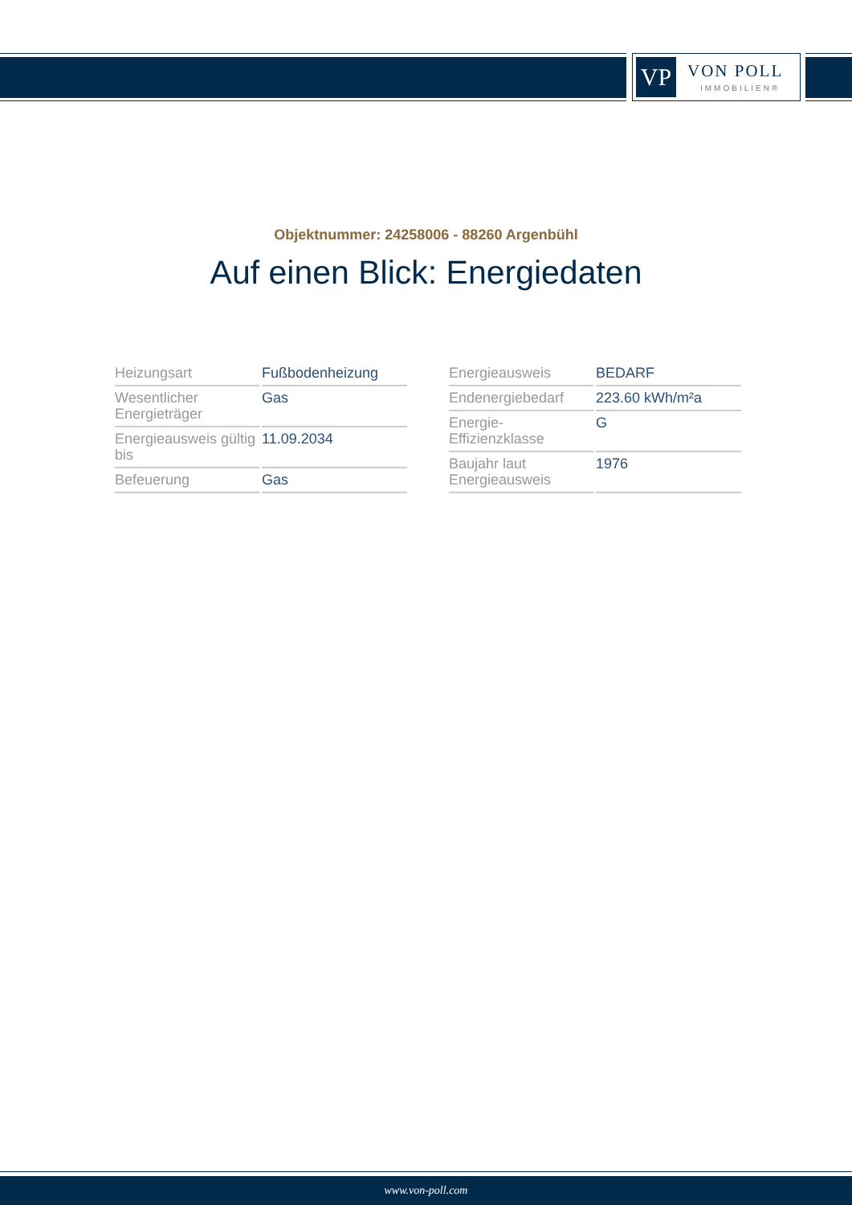VP
VON POLL
IMMOBILIEN®
Objektnummer: 24258006 - 88260 Argenbühl
Auf einen Blick: Energiedaten
| Heizungsart | Fußbodenheizung |
| Wesentlicher Energieträger | Gas |
| Energieausweis gültig bis | 11.09.2034 |
| Befeuerung | Gas |
| Energieausweis | BEDARF |
| Endenergiebedarf | 223.60 kWh/m²a |
| Energie-Effizienzklasse | G |
| Baujahr laut Energieausweis | 1976 |
www.von-poll.com